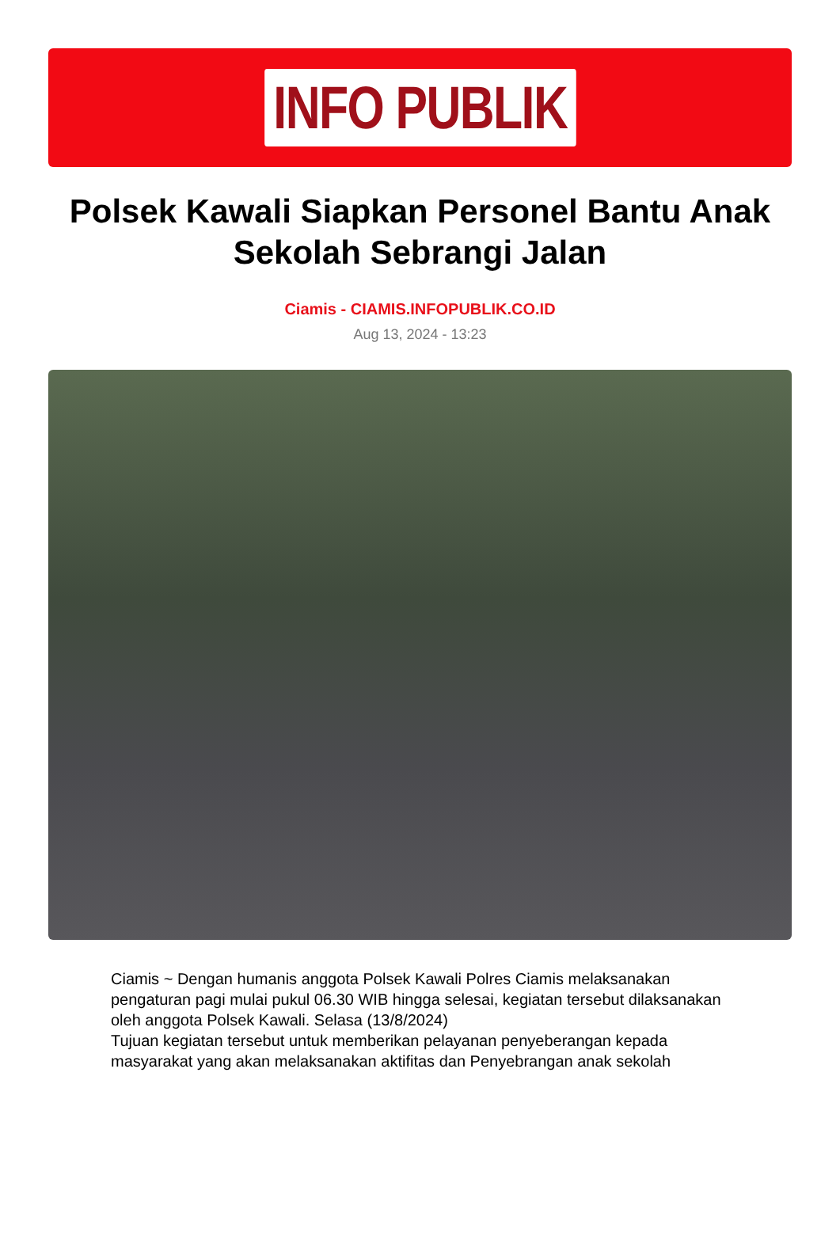INFO PUBLIK
Polsek Kawali Siapkan Personel Bantu Anak Sekolah Sebrangi Jalan
Ciamis - CIAMIS.INFOPUBLIK.CO.ID
Aug 13, 2024 - 13:23
Ciamis ~ Dengan humanis anggota Polsek Kawali Polres Ciamis melaksanakan pengaturan pagi mulai pukul 06.30 WIB hingga selesai, kegiatan tersebut dilaksanakan oleh anggota Polsek Kawali. Selasa (13/8/2024)
Tujuan kegiatan tersebut untuk memberikan pelayanan penyeberangan kepada masyarakat yang akan melaksanakan aktifitas dan Penyebrangan anak sekolah